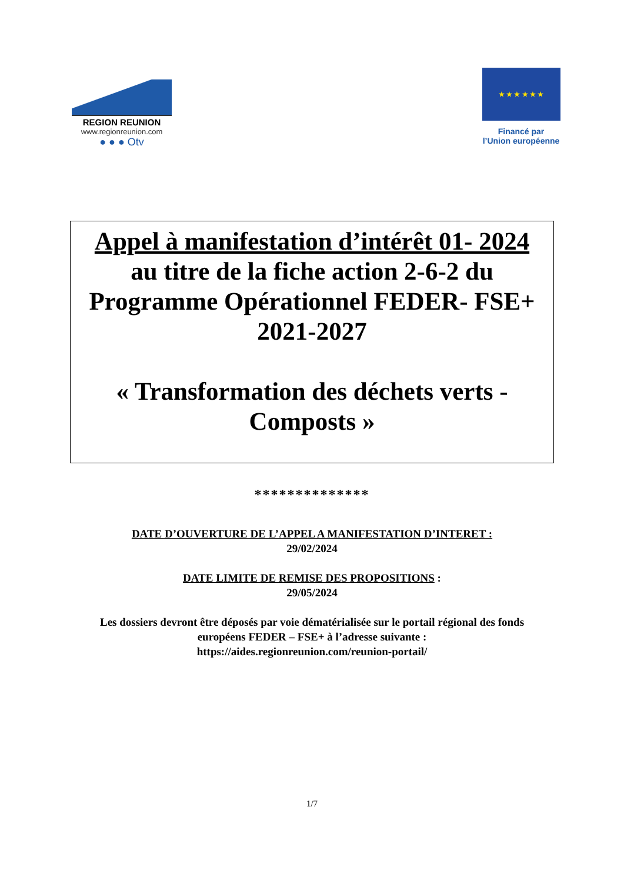REGION REUNION
www.regionreunion.com
● ● ● Otv
★ ★ ★ ★ ★ ★
Financé par
l’Union européenne
Appel à manifestation d’intérêt 01- 2024
au titre de la fiche action 2-6-2 du
Programme Opérationnel FEDER- FSE+
2021-2027
« Transformation des déchets verts -
Composts »
**************
DATE D’OUVERTURE DE L’APPEL A MANIFESTATION D’INTERET :
29/02/2024
DATE LIMITE DE REMISE DES PROPOSITIONS :
29/05/2024
Les dossiers devront être déposés par voie dématérialisée sur le portail régional des fonds européens FEDER – FSE+ à l’adresse suivante :
https://aides.regionreunion.com/reunion-portail/
1/7